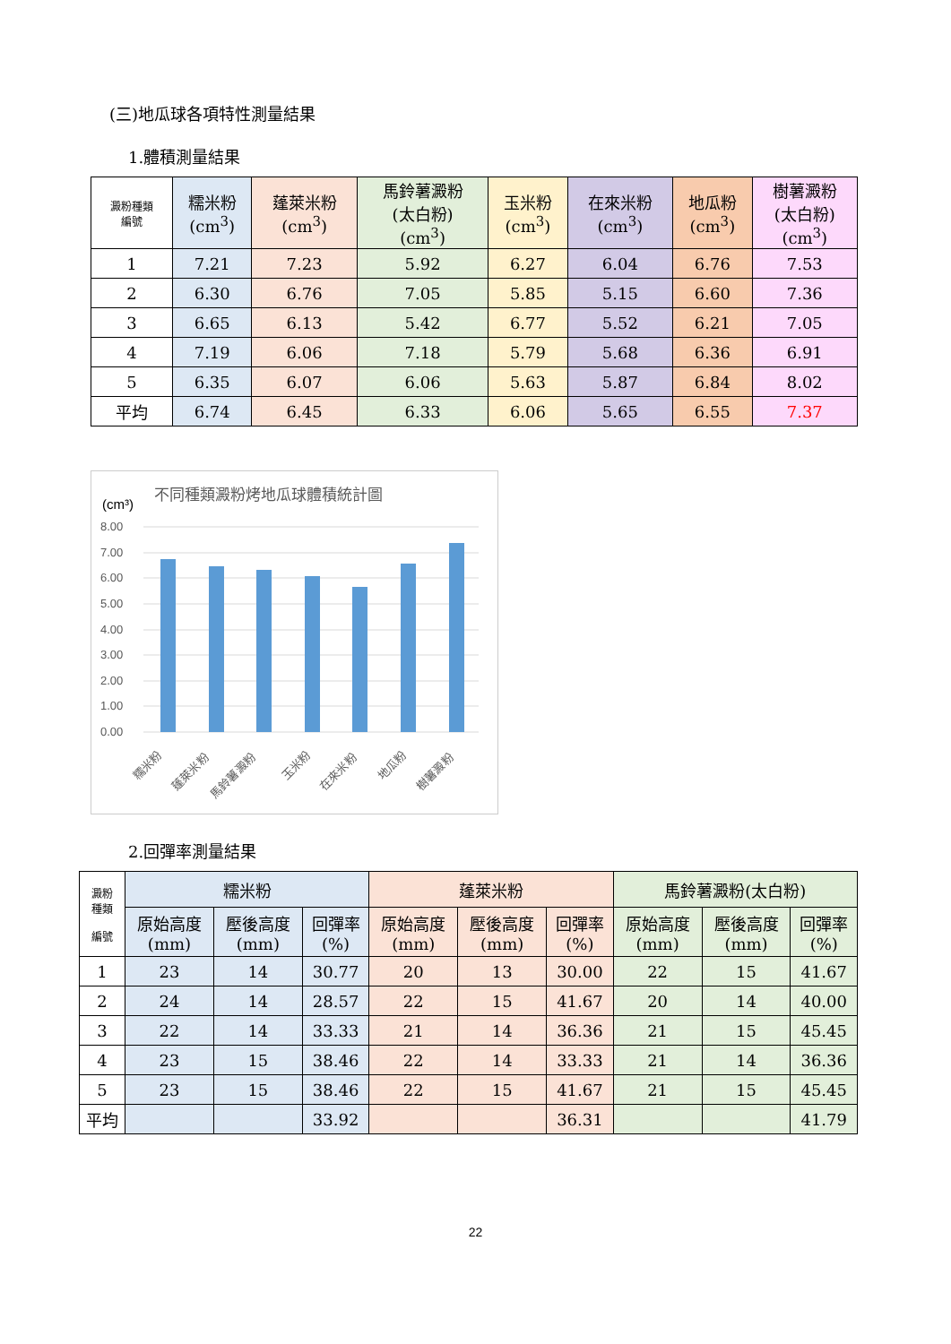(三)地瓜球各項特性測量結果
1.體積測量結果
| 澱粉種類 編號 | 糯米粉 (cm<sup>3</sup>) | 蓬萊米粉 (cm<sup>3</sup>) | 馬鈴薯澱粉 (太白粉) (cm<sup>3</sup>) | 玉米粉 (cm<sup>3</sup>) | 在來米粉 (cm<sup>3</sup>) | 地瓜粉 (cm<sup>3</sup>) | 樹薯澱粉 (太白粉) (cm<sup>3</sup>) |
| --- | --- | --- | --- | --- | --- | --- | --- |
| 1 | 7.21 | 7.23 | 5.92 | 6.27 | 6.04 | 6.76 | 7.53 |
| 2 | 6.30 | 6.76 | 7.05 | 5.85 | 5.15 | 6.60 | 7.36 |
| 3 | 6.65 | 6.13 | 5.42 | 6.77 | 5.52 | 6.21 | 7.05 |
| 4 | 7.19 | 6.06 | 7.18 | 5.79 | 5.68 | 6.36 | 6.91 |
| 5 | 6.35 | 6.07 | 6.06 | 5.63 | 5.87 | 6.84 | 8.02 |
| 平均 | 6.74 | 6.45 | 6.33 | 6.06 | 5.65 | 6.55 | 7.37 |
(cm³)
不同種類澱粉烤地瓜球體積統計圖
8.00
7.00
6.00
5.00
4.00
3.00
2.00
1.00
0.00
糯米粉
蓬萊米粉
馬鈴薯澱粉
玉米粉
在來米粉
地瓜粉
樹薯澱粉
2.回彈率測量結果
| 澱粉 種類 編號 | 糯米粉 | | | 蓬萊米粉 | | | 馬鈴薯澱粉(太白粉) | | |
| --- | --- | --- | --- | --- | --- | --- | --- | --- | --- |
| | 原始高度 (mm) | 壓後高度 (mm) | 回彈率 (%) | 原始高度 (mm) | 壓後高度 (mm) | 回彈率 (%) | 原始高度 (mm) | 壓後高度 (mm) | 回彈率 (%) |
| 1 | 23 | 14 | 30.77 | 20 | 13 | 30.00 | 22 | 15 | 41.67 |
| 2 | 24 | 14 | 28.57 | 22 | 15 | 41.67 | 20 | 14 | 40.00 |
| 3 | 22 | 14 | 33.33 | 21 | 14 | 36.36 | 21 | 15 | 45.45 |
| 4 | 23 | 15 | 38.46 | 22 | 14 | 33.33 | 21 | 14 | 36.36 |
| 5 | 23 | 15 | 38.46 | 22 | 15 | 41.67 | 21 | 15 | 45.45 |
| 平均 | | | 33.92 | | | 36.31 | | | 41.79 |
22